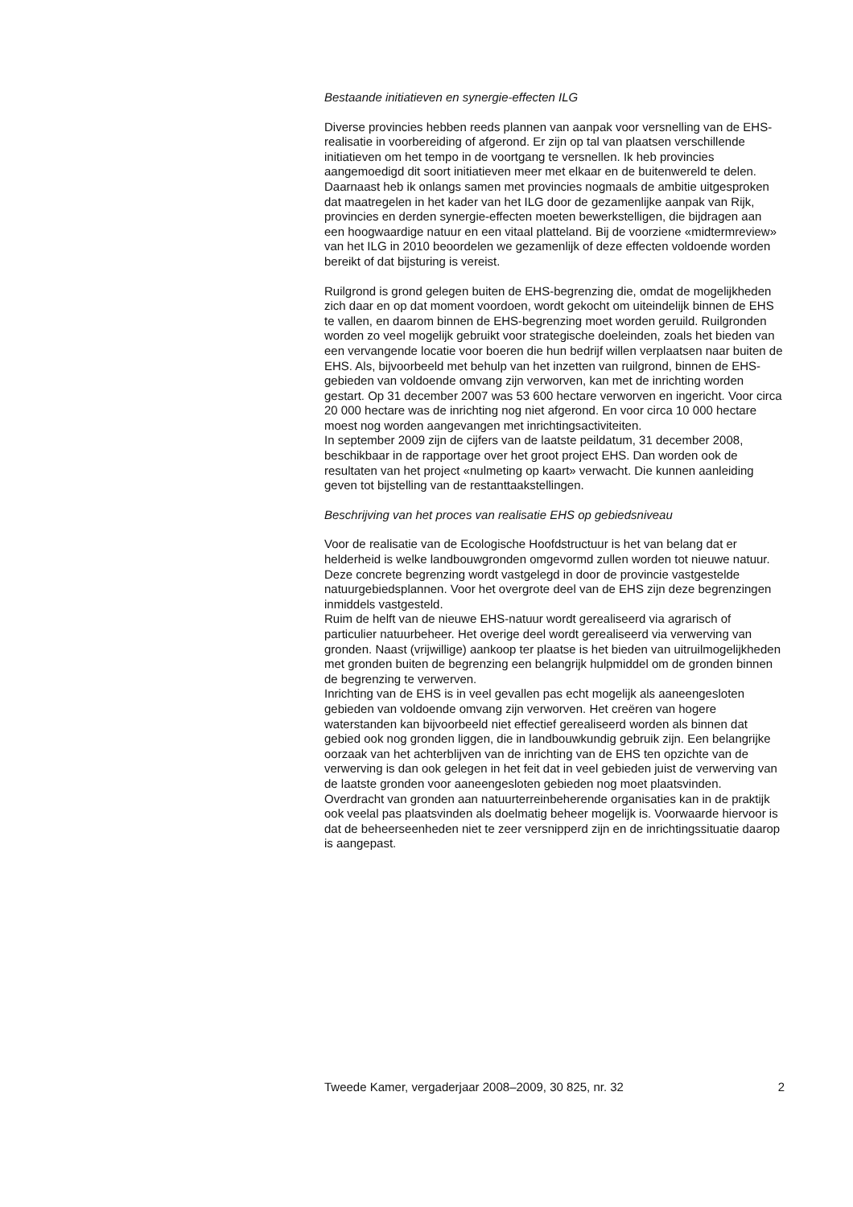Bestaande initiatieven en synergie-effecten ILG
Diverse provincies hebben reeds plannen van aanpak voor versnelling van de EHS-realisatie in voorbereiding of afgerond. Er zijn op tal van plaatsen verschillende initiatieven om het tempo in de voortgang te versnellen. Ik heb provincies aangemoedigd dit soort initiatieven meer met elkaar en de buitenwereld te delen.
Daarnaast heb ik onlangs samen met provincies nogmaals de ambitie uitgesproken dat maatregelen in het kader van het ILG door de gezamenlijke aanpak van Rijk, provincies en derden synergie-effecten moeten bewerkstelligen, die bijdragen aan een hoogwaardige natuur en een vitaal platteland. Bij de voorziene «midtermreview» van het ILG in 2010 beoordelen we gezamenlijk of deze effecten voldoende worden bereikt of dat bijsturing is vereist.
Ruilgrond is grond gelegen buiten de EHS-begrenzing die, omdat de mogelijkheden zich daar en op dat moment voordoen, wordt gekocht om uiteindelijk binnen de EHS te vallen, en daarom binnen de EHS-begrenzing moet worden geruild. Ruilgronden worden zo veel mogelijk gebruikt voor strategische doeleinden, zoals het bieden van een vervangende locatie voor boeren die hun bedrijf willen verplaatsen naar buiten de EHS. Als, bijvoorbeeld met behulp van het inzetten van ruilgrond, binnen de EHS-gebieden van voldoende omvang zijn verworven, kan met de inrichting worden gestart. Op 31 december 2007 was 53 600 hectare verworven en ingericht. Voor circa 20 000 hectare was de inrichting nog niet afgerond. En voor circa 10 000 hectare moest nog worden aangevangen met inrichtingsactiviteiten.
In september 2009 zijn de cijfers van de laatste peildatum, 31 december 2008, beschikbaar in de rapportage over het groot project EHS. Dan worden ook de resultaten van het project «nulmeting op kaart» verwacht. Die kunnen aanleiding geven tot bijstelling van de restanttaakstellingen.
Beschrijving van het proces van realisatie EHS op gebiedsniveau
Voor de realisatie van de Ecologische Hoofdstructuur is het van belang dat er helderheid is welke landbouwgronden omgevormd zullen worden tot nieuwe natuur.
Deze concrete begrenzing wordt vastgelegd in door de provincie vastgestelde natuurgebiedsplannen. Voor het overgrote deel van de EHS zijn deze begrenzingen inmiddels vastgesteld.
Ruim de helft van de nieuwe EHS-natuur wordt gerealiseerd via agrarisch of particulier natuurbeheer. Het overige deel wordt gerealiseerd via verwerving van gronden. Naast (vrijwillige) aankoop ter plaatse is het bieden van uitruilmogelijkheden met gronden buiten de begrenzing een belangrijk hulpmiddel om de gronden binnen de begrenzing te verwerven.
Inrichting van de EHS is in veel gevallen pas echt mogelijk als aaneengesloten gebieden van voldoende omvang zijn verworven. Het creëren van hogere waterstanden kan bijvoorbeeld niet effectief gerealiseerd worden als binnen dat gebied ook nog gronden liggen, die in landbouwkundig gebruik zijn. Een belangrijke oorzaak van het achterblijven van de inrichting van de EHS ten opzichte van de verwerving is dan ook gelegen in het feit dat in veel gebieden juist de verwerving van de laatste gronden voor aaneengesloten gebieden nog moet plaatsvinden.
Overdracht van gronden aan natuurterreinbeherende organisaties kan in de praktijk ook veelal pas plaatsvinden als doelmatig beheer mogelijk is. Voorwaarde hiervoor is dat de beheerseenheden niet te zeer versnipperd zijn en de inrichtingssituatie daarop is aangepast.
Tweede Kamer, vergaderjaar 2008–2009, 30 825, nr. 32 2